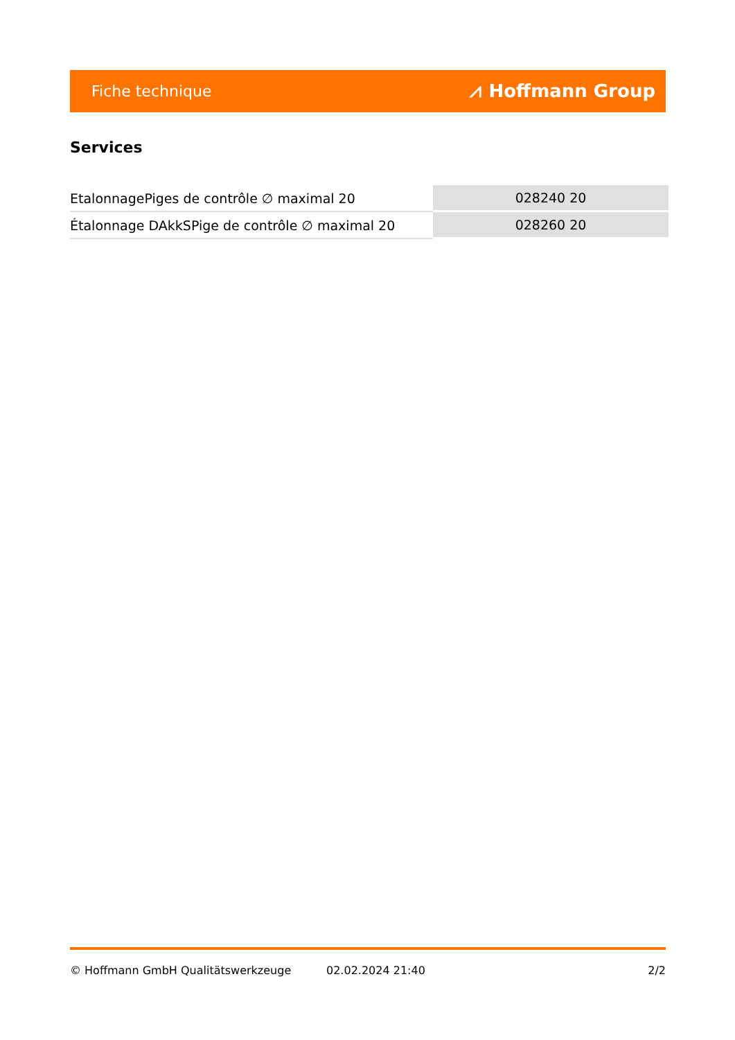Fiche technique ⩘ Hoffmann Group
Services
| EtalonnagePiges de contrôle ∅ maximal 20 | 028240 20 |
| Étalonnage DAkkSPige de contrôle ∅ maximal 20 | 028260 20 |
© Hoffmann GmbH Qualitätswerkzeuge 02.02.2024 21:40 2/2